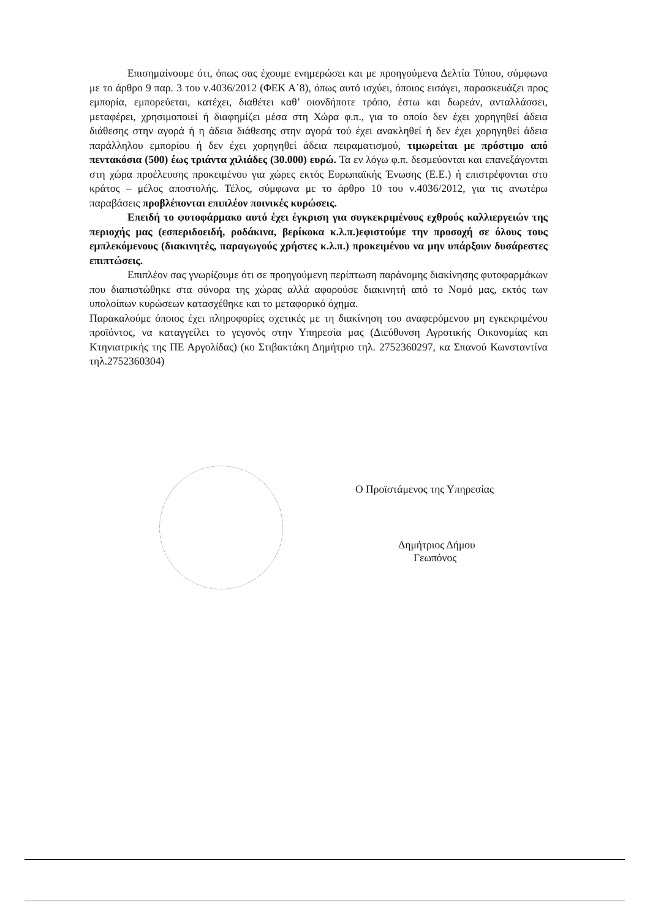Επισημαίνουμε ότι, όπως σας έχουμε ενημερώσει και με προηγούμενα Δελτία Τύπου, σύμφωνα με το άρθρο 9 παρ. 3 του ν.4036/2012 (ΦΕΚ Α΄8), όπως αυτό ισχύει, όποιος εισάγει, παρασκευάζει προς εμπορία, εμπορεύεται, κατέχει, διαθέτει καθ’ οιονδήποτε τρόπο, έστω και δωρεάν, ανταλλάσσει, μεταφέρει, χρησιμοποιεί ή διαφημίζει μέσα στη Χώρα φ.π., για το οποίο δεν έχει χορηγηθεί άδεια διάθεσης στην αγορά ή η άδεια διάθεσης στην αγορά τού έχει ανακληθεί ή δεν έχει χορηγηθεί άδεια παράλληλου εμπορίου ή δεν έχει χορηγηθεί άδεια πειραματισμού, τιμωρείται με πρόστιμο από πεντακόσια (500) έως τριάντα χιλιάδες (30.000) ευρώ. Τα εν λόγω φ.π. δεσμεύονται και επανεξάγονται στη χώρα προέλευσης προκειμένου για χώρες εκτός Ευρωπαϊκής Ένωσης (Ε.Ε.) ή επιστρέφονται στο κράτος – μέλος αποστολής. Τέλος, σύμφωνα με το άρθρο 10 του ν.4036/2012, για τις ανωτέρω παραβάσεις προβλέπονται επιπλέον ποινικές κυρώσεις.
Επειδή το φυτοφάρμακο αυτό έχει έγκριση για συγκεκριμένους εχθρούς καλλιεργειών της περιοχής μας (εσπεριδοειδή, ροδάκινα, βερίκοκα κ.λ.π.)εφιστούμε την προσοχή σε όλους τους εμπλεκόμενους (διακινητές, παραγωγούς χρήστες κ.λ.π.) προκειμένου να μην υπάρξουν δυσάρεστες επιπτώσεις.
Επιπλέον σας γνωρίζουμε ότι σε προηγούμενη περίπτωση παράνομης διακίνησης φυτοφαρμάκων που διαπιστώθηκε στα σύνορα της χώρας αλλά αφορούσε διακινητή από το Νομό μας, εκτός των υπολοίπων κυρώσεων κατασχέθηκε και το μεταφορικό όχημα.
Παρακαλούμε όποιος έχει πληροφορίες σχετικές με τη διακίνηση του αναφερόμενου μη εγκεκριμένου προϊόντος, να καταγγείλει το γεγονός στην Υπηρεσία μας (Διεύθυνση Αγροτικής Οικονομίας και Κτηνιατρικής της ΠΕ Αργολίδας) (κο Στιβακτάκη Δημήτριο τηλ. 2752360297, κα Σπανού Κωνσταντίνα τηλ.2752360304)
Ο Προϊστάμενος της Υπηρεσίας
Δημήτριος Δήμου
Γεωπόνος